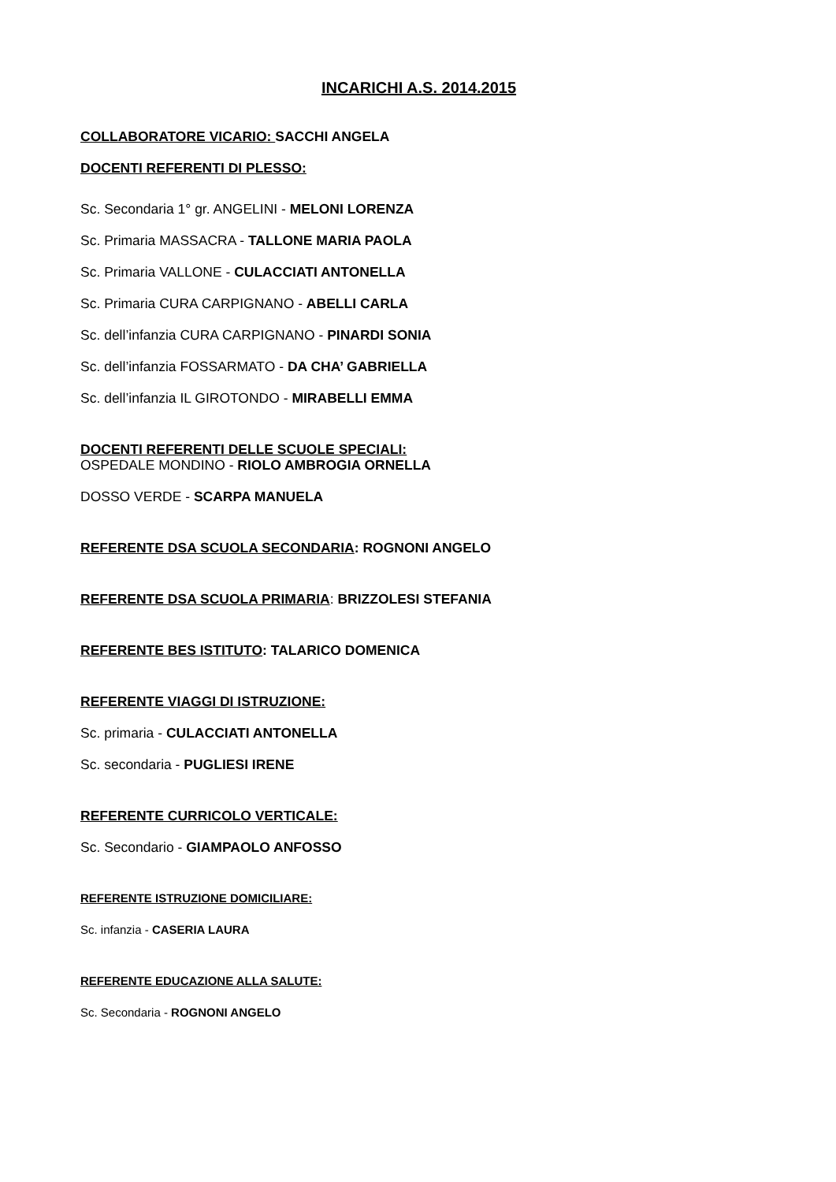INCARICHI A.S. 2014.2015
COLLABORATORE VICARIO: SACCHI ANGELA
DOCENTI REFERENTI DI PLESSO:
Sc. Secondaria 1° gr. ANGELINI - MELONI LORENZA
Sc. Primaria MASSACRA - TALLONE MARIA PAOLA
Sc. Primaria VALLONE - CULACCIATI ANTONELLA
Sc. Primaria CURA CARPIGNANO - ABELLI CARLA
Sc. dell’infanzia CURA CARPIGNANO - PINARDI SONIA
Sc. dell’infanzia FOSSARMATO - DA CHA’ GABRIELLA
Sc. dell’infanzia IL GIROTONDO - MIRABELLI EMMA
DOCENTI REFERENTI DELLE SCUOLE SPECIALI:
OSPEDALE MONDINO - RIOLO AMBROGIA ORNELLA
DOSSO VERDE - SCARPA MANUELA
REFERENTE DSA SCUOLA SECONDARIA: ROGNONI ANGELO
REFERENTE DSA SCUOLA PRIMARIA: BRIZZOLESI STEFANIA
REFERENTE BES ISTITUTO: TALARICO DOMENICA
REFERENTE VIAGGI DI ISTRUZIONE:
Sc. primaria - CULACCIATI ANTONELLA
Sc. secondaria - PUGLIESI IRENE
REFERENTE CURRICOLO VERTICALE:
Sc. Secondario - GIAMPAOLO ANFOSSO
REFERENTE ISTRUZIONE DOMICILIARE:
Sc. infanzia - CASERIA LAURA
REFERENTE EDUCAZIONE ALLA SALUTE:
Sc. Secondaria - ROGNONI ANGELO